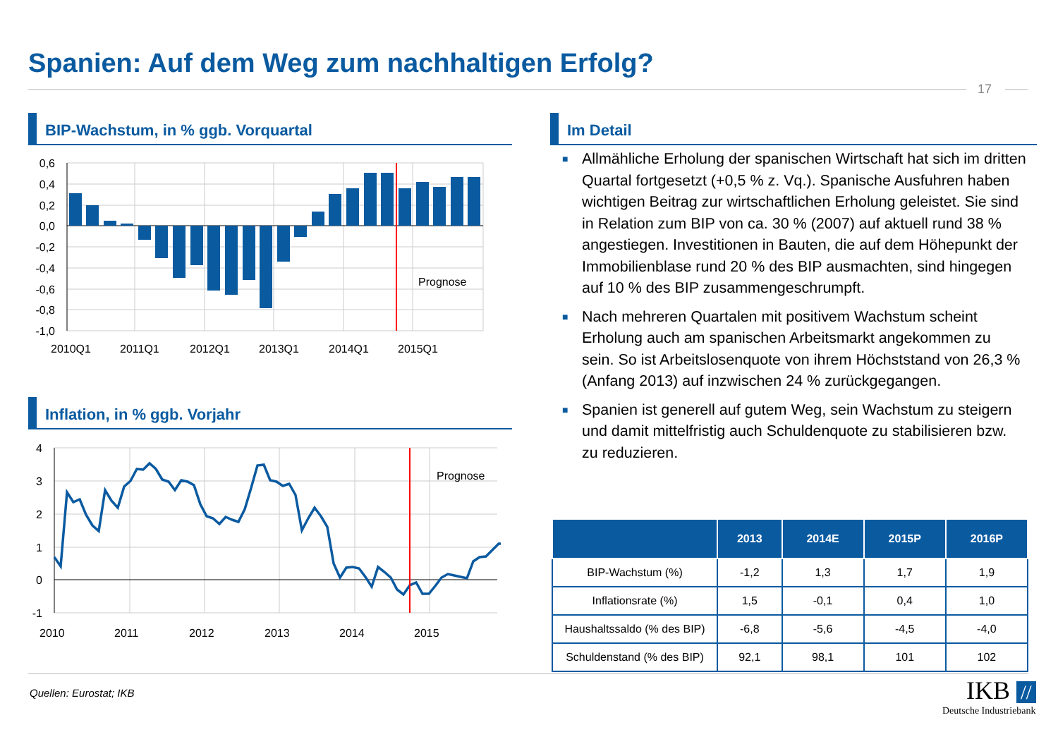Spanien: Auf dem Weg zum nachhaltigen Erfolg?
17
BIP-Wachstum, in % ggb. Vorquartal
Prognose
0,6
0,4
0,2
0,0
-0,2
-0,4
-0,6
-0,8
-1,0
2010Q1
2011Q1
2012Q1
2013Q1
2014Q1
2015Q1
Inflation, in % ggb. Vorjahr
Prognose
4
3
2
1
0
-1
2010
2011
2012
2013
2014
2015
Im Detail
■ Allmähliche Erholung der spanischen Wirtschaft hat sich im dritten Quartal fortgesetzt (+0,5 % z. Vq.). Spanische Ausfuhren haben wichtigen Beitrag zur wirtschaftlichen Erholung geleistet. Sie sind in Relation zum BIP von ca. 30 % (2007) auf aktuell rund 38 % angestiegen. Investitionen in Bauten, die auf dem Höhepunkt der Immobilienblase rund 20 % des BIP ausmachten, sind hingegen auf 10 % des BIP zusammengeschrumpft.
■ Nach mehreren Quartalen mit positivem Wachstum scheint Erholung auch am spanischen Arbeitsmarkt angekommen zu sein. So ist Arbeitslosenquote von ihrem Höchststand von 26,3 % (Anfang 2013) auf inzwischen 24 % zurückgegangen.
■ Spanien ist generell auf gutem Weg, sein Wachstum zu steigern und damit mittelfristig auch Schuldenquote zu stabilisieren bzw. zu reduzieren.
| | 2013 | 2014E | 2015P | 2016P |
| --- | --- | --- | --- | --- |
| BIP-Wachstum (%) | -1,2 | 1,3 | 1,7 | 1,9 |
| Inflationsrate (%) | 1,5 | -0,1 | 0,4 | 1,0 |
| Haushaltssaldo (% des BIP) | -6,8 | -5,6 | -4,5 | -4,0 |
| Schuldenstand (% des BIP) | 92,1 | 98,1 | 101 | 102 |
Quellen: Eurostat; IKB
IKB //
Deutsche Industriebank